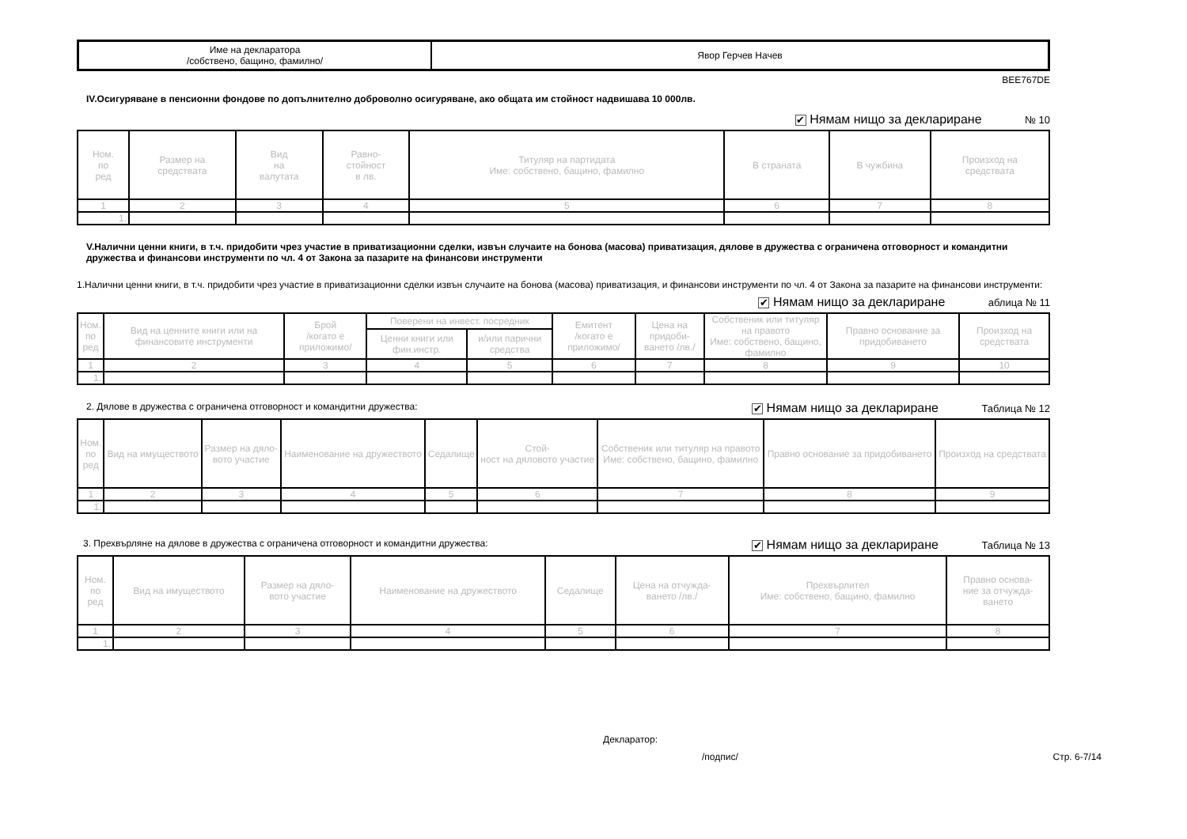| Име на декларатора /собствено, бащино, фамилно/ | Явор Герчев Начев |
BEE767DE
IV.Осигуряване в пенсионни фондове по допълнително доброволно осигуряване, ако общата им стойност надвишава 10 000лв.
✔ Нямам нищо за деклариране № 10
| Ном. по ред | Размер на средствата | Вид на валутата | Равно- стойност в лв. | Титуляр на партидата Име: собствено, бащино, фамилно | В страната | В чужбина | Произход на средствата |
| --- | --- | --- | --- | --- | --- | --- | --- |
| 1 | 2 | 3 | 4 | 5 | 6 | 7 | 8 |
| 1. | | | | | | | |
V.Налични ценни книги, в т.ч. придобити чрез участие в приватизационни сделки, извън случаите на бонова (масова) приватизация, дялове в дружества с ограничена отговорност и командитни дружества и финансови инструменти по чл. 4 от Закона за пазарите на финансови инструменти
1.Налични ценни книги, в т.ч. придобити чрез участие в приватизационни сделки извън случаите на бонова (масова) приватизация, и финансови инструменти по чл. 4 от Закона за пазарите на финансови инструменти:
✔ Нямам нищо за деклариране аблица № 11
| Ном. по ред | Вид на ценните книги или на финансовите инструменти | Брой /когато е приложимо/ | Поверени на инвест. посредник | | Емитент /когато е приложимо/ | Цена на придоби- ването /лв./ | Собственик или титуляр на правото Име: собствено, бащино, фамилно | Правно основание за придобиването | Произход на средствата |
| --- | --- | --- | --- | --- | --- | --- | --- | --- | --- |
| | | | Ценни книги или фин.инстр. | и/или парични средства | | | | | |
| 1 | 2 | 3 | 4 | 5 | 6 | 7 | 8 | 9 | 10 |
| 1. | | | | | | | | | |
2. Дялове в дружества с ограничена отговорност и командитни дружества:
✔ Нямам нищо за деклариране Таблица № 12
| Ном. по ред | Вид на имуществото | Размер на дяло- вото участие | Наименование на дружеството | Седалище | Стой- ност на дяловото участие | Собственик или титуляр на правото Име: собствено, бащино, фамилно | Правно основание за придобиването | Произход на средствата |
| --- | --- | --- | --- | --- | --- | --- | --- | --- |
| 1 | 2 | 3 | 4 | 5 | 6 | 7 | 8 | 9 |
| 1. | | | | | | | | |
3. Прехвърляне на дялове в дружества с ограничена отговорност и командитни дружества:
✔ Нямам нищо за деклариране Таблица № 13
| Ном. по ред | Вид на имуществото | Размер на дяло- вото участие | Наименование на дружеството | Седалище | Цена на отчужда- ването /лв./ | Прехвърлител Име: собствено, бащино, фамилно | Правно основа- ние за отчужда- ването |
| --- | --- | --- | --- | --- | --- | --- | --- |
| 1 | 2 | 3 | 4 | 5 | 6 | 7 | 8 |
| 1. | | | | | | | |
Декларатор:
/подпис/ Стр. 6-7/14